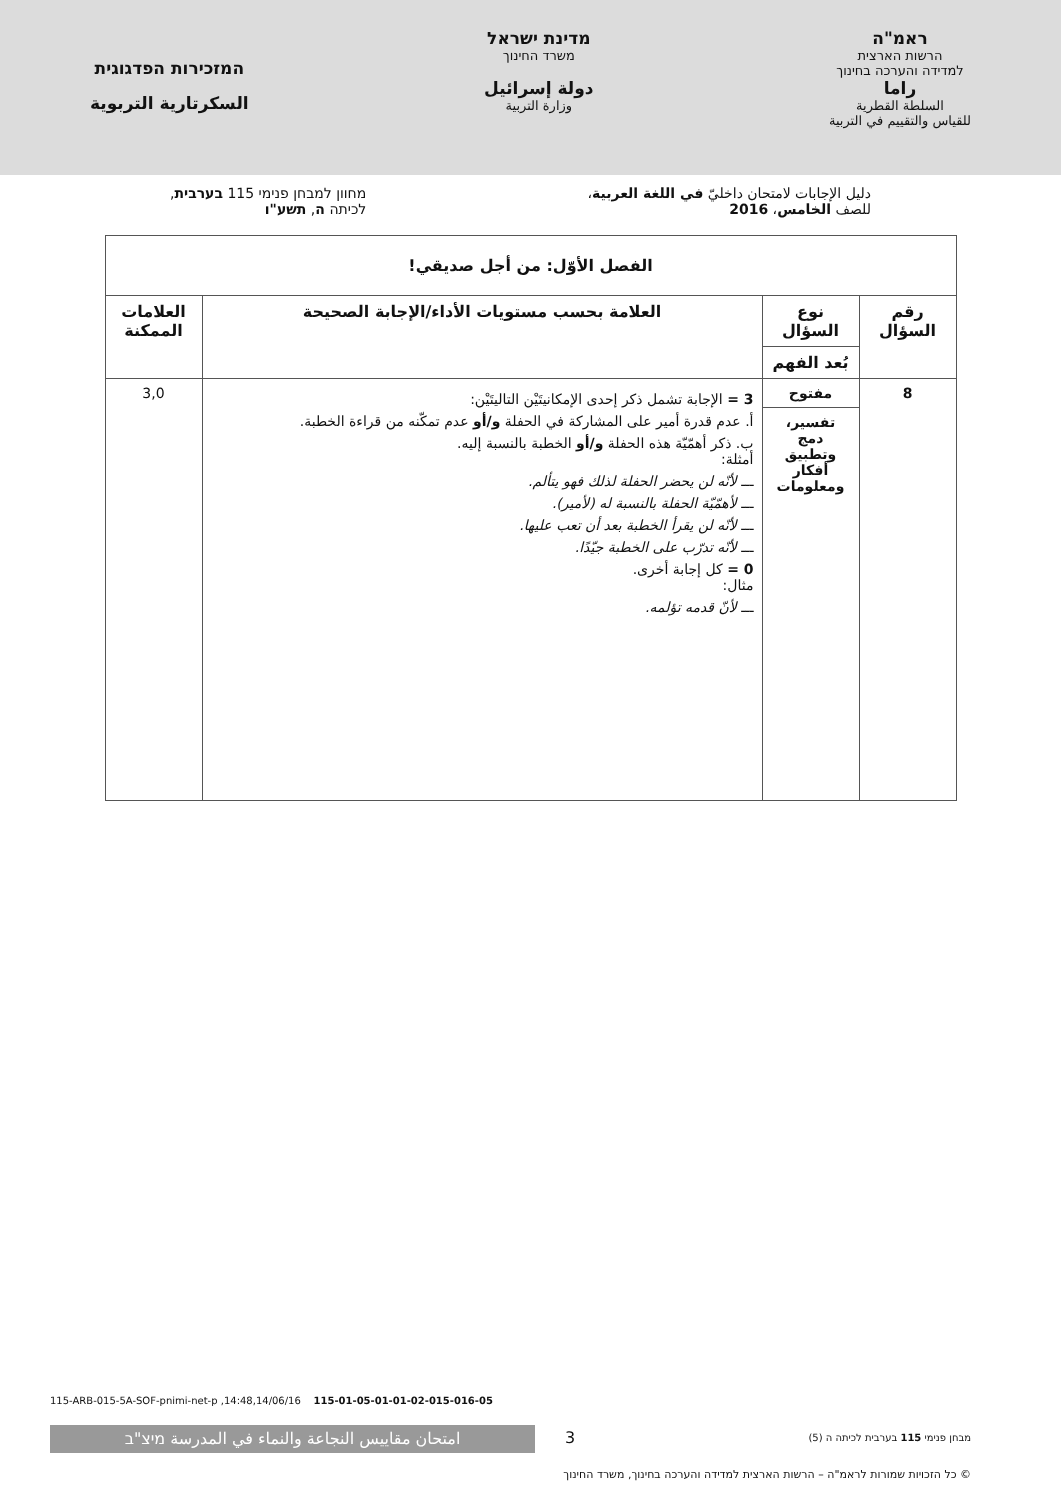ראמ"ה
הרשות הארצית
למדידה והערכה בחינוך
راما
السلطة القطرية
للقياس والتقييم في التربية
מדינת ישראל
משרד החינוך
دولة إسرائيل
وزارة التربية
המזכירות הפדגוגית
السكرتارية التربوية
دليل الإجابات لامتحان داخليّ في اللغة العربية،
للصف الخامس، 2016
מחוון למבחן פנימי 115 בערבית,
לכיתה ה, תשע"ו
| الفصل الأوّل: من أجل صديقي! | | | |
| --- | --- | --- | --- |
| رقم السؤال | نوع السؤال | العلامة بحسب مستويات الأداء/الإجابة الصحيحة | العلامات الممكنة |
| | بُعد الفهم | | |
| 8 | مفتوح | 3 = الإجابة تشمل ذكر إحدى الإمكانيتَيْن التاليتَيْن: أ. عدم قدرة أمير على المشاركة في الحفلة و/أو عدم تمكّنه من قراءة الخطبة. ب. ذكر أهمّيّة هذه الحفلة و/أو الخطبة بالنسبة إليه. أمثلة: ـــ لأنّه لن يحضر الحفلة لذلك فهو يتألم. ـــ لأهمّيّة الحفلة بالنسبة له (لأمير). ـــ لأنّه لن يقرأ الخطبة بعد أن تعب عليها. ـــ لأنّه تدرّب على الخطبة جيّدًا. 0 = كل إجابة أخرى. مثال: ـــ لأنّ قدمه تؤلمه. | 3,0 |
| | تفسير، دمج وتطبيق أفكار ومعلومات | | |
115-ARB-015-5A-SOF-pnimi-net-p ,14:48,14/06/16 115-01-05-01-01-02-015-016-05
امتحان مقاييس النجاعة والنماء في المدرسة מיצ"ב 3
מבחן פנימי 115 בערבית לכיתה ה (5)
© כל הזכויות שמורות לראמ"ה – הרשות הארצית למדידה והערכה בחינוך, משרד החינוך